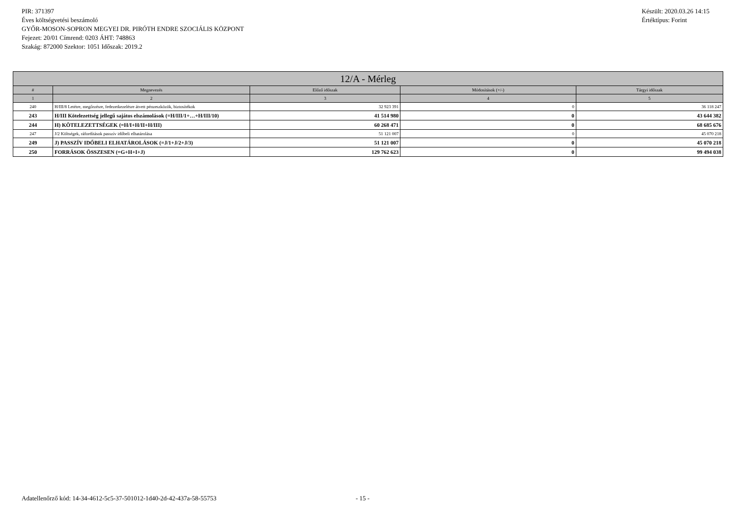PIR: 371397
Éves költségvetési beszámoló
GYŐR-MOSON-SOPRON MEGYEI DR. PIRÓTH ENDRE SZOCIÁLIS KÖZPONT
Fejezet: 20/01 Címrend: 0203 ÁHT: 748863
Szakág: 872000 Szektor: 1051 Időszak: 2019.2
Készült: 2020.03.26 14:15
Értéktípus: Forint
| 12/A - Mérleg | | | | |
| --- | --- | --- | --- | --- |
| # | Megnevezés | Előző időszak | Módosítások (+/-) | Tárgyi időszak |
| 1 | 2 | 3 | 4 | 5 |
| 240 | H/III/8 Letétre, megőrzésre, fedezetkezelésre átvett pénzeszközök, biztosítékok | 32 923 391 | 0 | 36 118 247 |
| 243 | H/III Kötelezettség jellegű sajátos elszámolások (=H/III/1+…+H/III/10) | 41 514 980 | 0 | 43 644 382 |
| 244 | H) KÖTELEZETTSÉGEK (=H/I+H/II+H/III) | 60 268 471 | 0 | 68 685 676 |
| 247 | J/2 Költségek, ráfordítások passzív időbeli elhatárolása | 51 121 007 | 0 | 45 070 218 |
| 249 | J) PASSZÍV IDŐBELI ELHATÁROLÁSOK (=J/1+J/2+J/3) | 51 121 007 | 0 | 45 070 218 |
| 250 | FORRÁSOK ÖSSZESEN (=G+H+I+J) | 129 762 623 | 0 | 99 494 038 |
Adatellenőrző kód: 14-34-4612-5c5-37-501012-1d40-2d-42-437a-58-55753 - 15 -